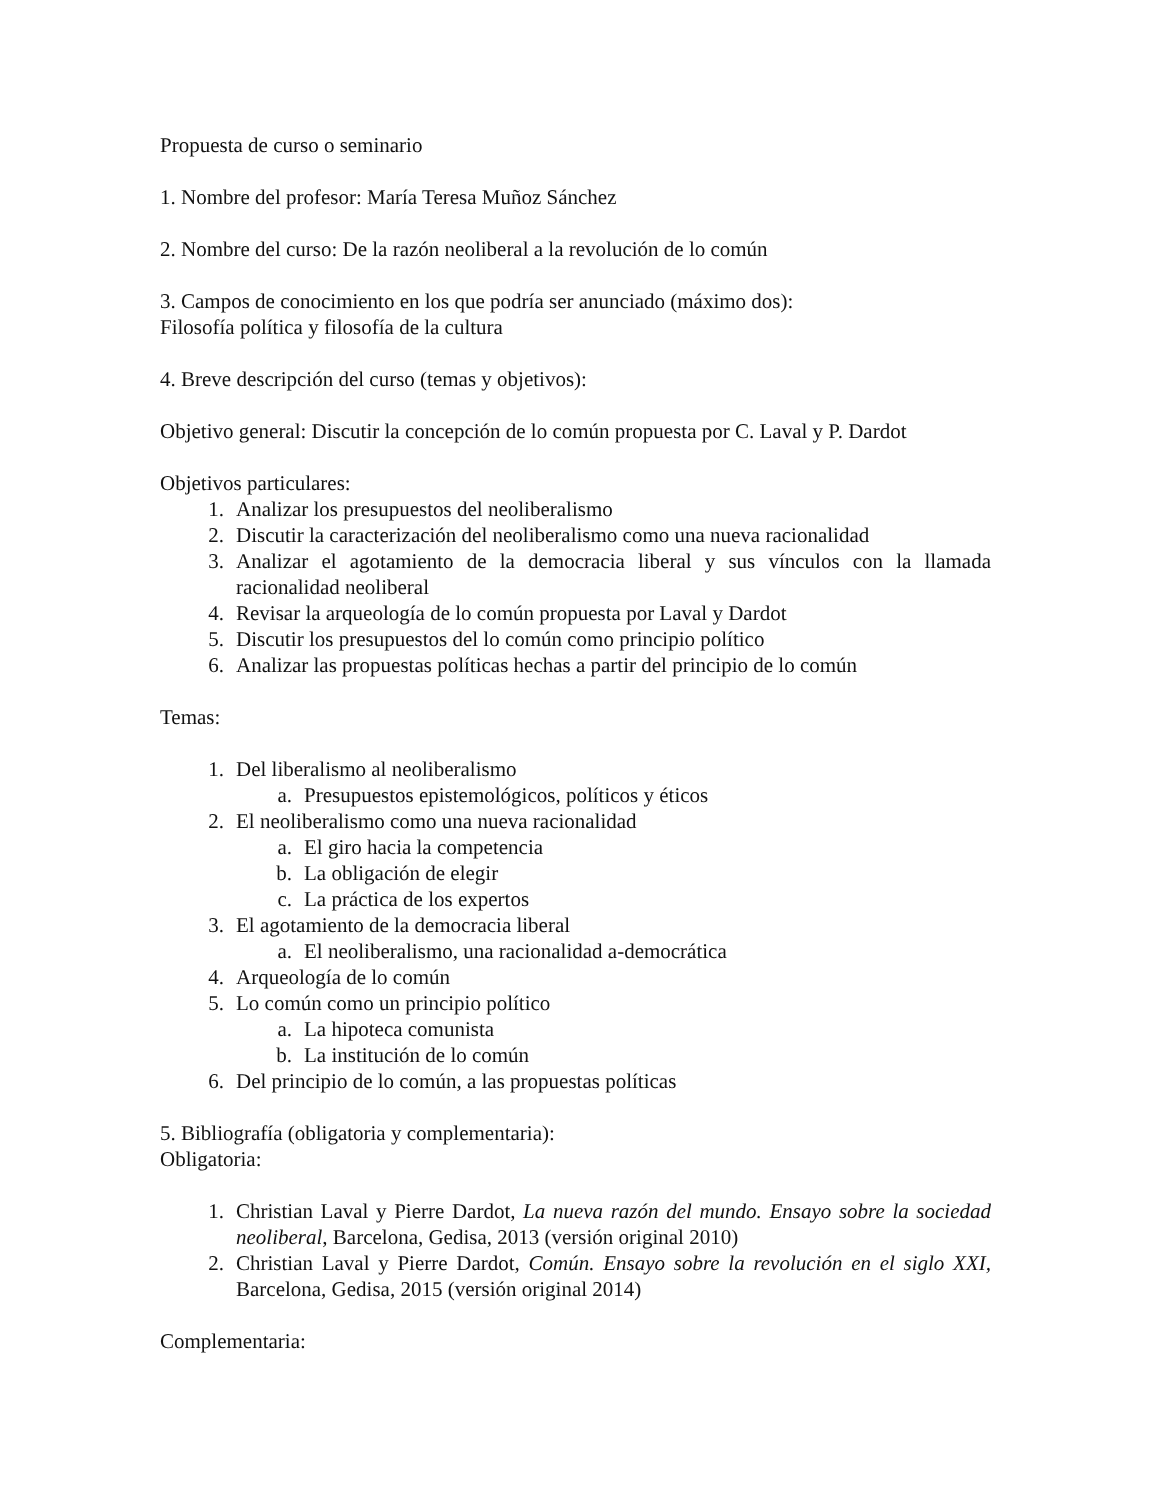Propuesta de curso o seminario
1. Nombre del profesor: María Teresa Muñoz Sánchez
2. Nombre del curso: De la razón neoliberal a la revolución de lo común
3. Campos de conocimiento en los que podría ser anunciado (máximo dos):
Filosofía política y filosofía de la cultura
4. Breve descripción del curso (temas y objetivos):
Objetivo general: Discutir la concepción de lo común propuesta por C. Laval y P. Dardot
Objetivos particulares:
1. Analizar los presupuestos del neoliberalismo
2. Discutir la caracterización del neoliberalismo como una nueva racionalidad
3. Analizar el agotamiento de la democracia liberal y sus vínculos con la llamada racionalidad neoliberal
4. Revisar la arqueología de lo común propuesta por Laval y Dardot
5. Discutir los presupuestos del lo común como principio político
6. Analizar las propuestas políticas hechas a partir del principio de lo común
Temas:
1. Del liberalismo al neoliberalismo
a. Presupuestos epistemológicos, políticos y éticos
2. El neoliberalismo como una nueva racionalidad
a. El giro hacia la competencia
b. La obligación de elegir
c. La práctica de los expertos
3. El agotamiento de la democracia liberal
a. El neoliberalismo, una racionalidad a-democrática
4. Arqueología de lo común
5. Lo común como un principio político
a. La hipoteca comunista
b. La institución de lo común
6. Del principio de lo común, a las propuestas políticas
5. Bibliografía (obligatoria y complementaria):
Obligatoria:
1. Christian Laval y Pierre Dardot, La nueva razón del mundo. Ensayo sobre la sociedad neoliberal, Barcelona, Gedisa, 2013 (versión original 2010)
2. Christian Laval y Pierre Dardot, Común. Ensayo sobre la revolución en el siglo XXI, Barcelona, Gedisa, 2015 (versión original 2014)
Complementaria: